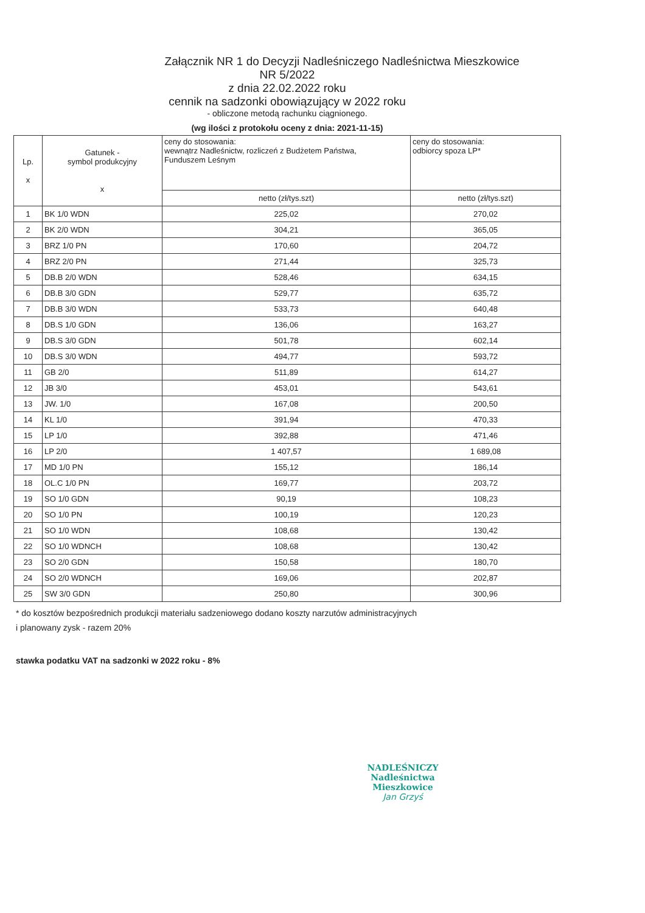Załącznik NR 1 do Decyzji Nadleśniczego Nadleśnictwa Mieszkowice
NR 5/2022
z dnia 22.02.2022 roku
cennik na sadzonki obowiązujący w 2022 roku
- obliczone metodą rachunku ciągnionego.
(wg ilości z protokołu oceny z dnia: 2021-11-15)
| Lp. x | Gatunek - symbol produkcyjny x | ceny do stosowania: wewnątrz Nadleśnictw, rozliczeń z Budżetem Państwa, Funduszem Leśnym | ceny do stosowania: odbiorcy spoza LP* |
| --- | --- | --- | --- |
| | | netto (zł/tys.szt) | netto (zł/tys.szt) |
| 1 | BK 1/0 WDN | 225,02 | 270,02 |
| 2 | BK 2/0 WDN | 304,21 | 365,05 |
| 3 | BRZ 1/0 PN | 170,60 | 204,72 |
| 4 | BRZ 2/0 PN | 271,44 | 325,73 |
| 5 | DB.B 2/0 WDN | 528,46 | 634,15 |
| 6 | DB.B 3/0 GDN | 529,77 | 635,72 |
| 7 | DB.B 3/0 WDN | 533,73 | 640,48 |
| 8 | DB.S 1/0 GDN | 136,06 | 163,27 |
| 9 | DB.S 3/0 GDN | 501,78 | 602,14 |
| 10 | DB.S 3/0 WDN | 494,77 | 593,72 |
| 11 | GB 2/0 | 511,89 | 614,27 |
| 12 | JB 3/0 | 453,01 | 543,61 |
| 13 | JW. 1/0 | 167,08 | 200,50 |
| 14 | KL 1/0 | 391,94 | 470,33 |
| 15 | LP 1/0 | 392,88 | 471,46 |
| 16 | LP 2/0 | 1 407,57 | 1 689,08 |
| 17 | MD 1/0 PN | 155,12 | 186,14 |
| 18 | OL.C 1/0 PN | 169,77 | 203,72 |
| 19 | SO 1/0 GDN | 90,19 | 108,23 |
| 20 | SO 1/0 PN | 100,19 | 120,23 |
| 21 | SO 1/0 WDN | 108,68 | 130,42 |
| 22 | SO 1/0 WDNCH | 108,68 | 130,42 |
| 23 | SO 2/0 GDN | 150,58 | 180,70 |
| 24 | SO 2/0 WDNCH | 169,06 | 202,87 |
| 25 | SW 3/0 GDN | 250,80 | 300,96 |
* do kosztów bezpośrednich produkcji materiału sadzeniowego dodano koszty narzutów administracyjnych
i planowany zysk - razem 20%
stawka podatku VAT na sadzonki w 2022 roku - 8%
NADLEŚNICZY
Nadleśnictwa Mieszkowice
Jan Grzyś